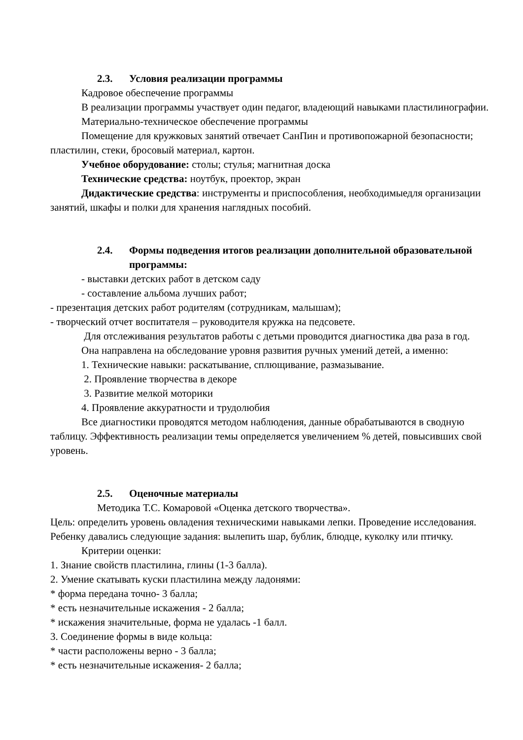2.3. Условия реализации программы
Кадровое обеспечение программы
В реализации программы участвует один педагог, владеющий навыками пластилинографии.
Материально-техническое обеспечение программы
Помещение для кружковых занятий отвечает СанПин и противопожарной безопасности; пластилин, стеки, бросовый материал, картон.
Учебное оборудование: столы; стулья; магнитная доска
Технические средства: ноутбук, проектор, экран
Дидактические средства: инструменты и приспособления, необходимыедля организации занятий, шкафы и полки для хранения наглядных пособий.
2.4. Формы подведения итогов реализации дополнительной образовательной программы:
- выставки детских работ в детском саду
- составление альбома лучших работ;
- презентация детских работ родителям (сотрудникам, малышам);
- творческий отчет воспитателя – руководителя кружка на педсовете.
Для отслеживания результатов работы с детьми проводится диагностика два раза в год.
Она направлена на обследование уровня развития ручных умений детей, а именно:
1. Технические навыки: раскатывание, сплющивание, размазывание.
2. Проявление творчества в декоре
3. Развитие мелкой моторики
4. Проявление аккуратности и трудолюбия
Все диагностики проводятся методом наблюдения, данные обрабатываются в сводную таблицу. Эффективность реализации темы определяется увеличением % детей, повысивших свой уровень.
2.5. Оценочные материалы
Методика Т.С. Комаровой «Оценка детского творчества».
Цель: определить уровень овладения техническими навыками лепки. Проведение исследования. Ребенку давались следующие задания: вылепить шар, бублик, блюдце, куколку или птичку.
Критерии оценки:
1. Знание свойств пластилина, глины (1-3 балла).
2. Умение скатывать куски пластилина между ладонями:
* форма передана точно- 3 балла;
* есть незначительные искажения - 2 балла;
* искажения значительные, форма не удалась -1 балл.
3. Соединение формы в виде кольца:
* части расположены верно - 3 балла;
* есть незначительные искажения- 2 балла;